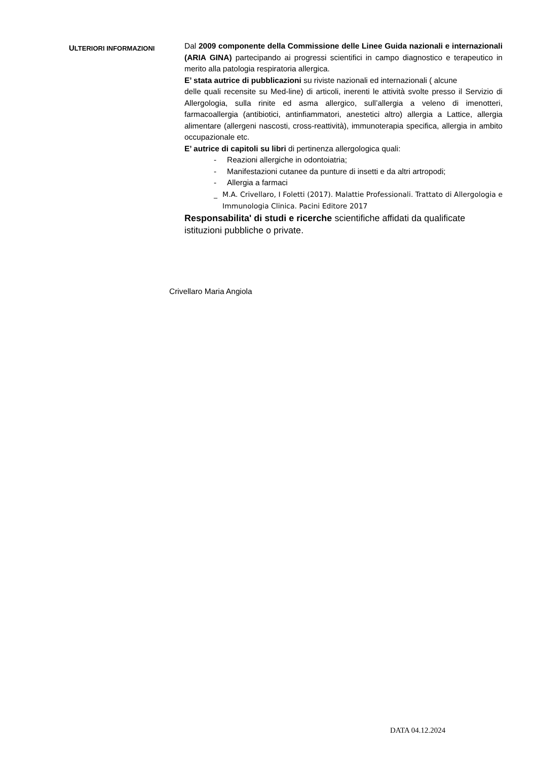ULTERIORI INFORMAZIONI
Dal 2009 componente della Commissione delle Linee Guida nazionali e internazionali (ARIA GINA) partecipando ai progressi scientifici in campo diagnostico e terapeutico in merito alla patologia respiratoria allergica.
E’ stata autrice di pubblicazioni su riviste nazionali ed internazionali ( alcune
delle quali recensite su Med-line) di articoli, inerenti le attività svolte presso il Servizio di Allergologia, sulla rinite ed asma allergico, sull’allergia a veleno di imenotteri, farmacoallergia (antibiotici, antinfiammatori, anestetici altro) allergia a Lattice, allergia alimentare (allergeni nascosti, cross-reattività), immunoterapia specifica, allergia in ambito occupazionale etc.
E’ autrice di capitoli su libri di pertinenza allergologica quali:
- Reazioni allergiche in odontoiatria;
- Manifestazioni cutanee da punture di insetti e da altri artropodi;
- Allergia a farmaci
_ M.A. Crivellaro, I Foletti (2017). Malattie Professionali. Trattato di Allergologia e Immunologia Clinica. Pacini Editore 2017
Responsabilita' di studi e ricerche scientifiche affidati da qualificate istituzioni pubbliche o private.
Crivellaro Maria Angiola
DATA 04.12.2024